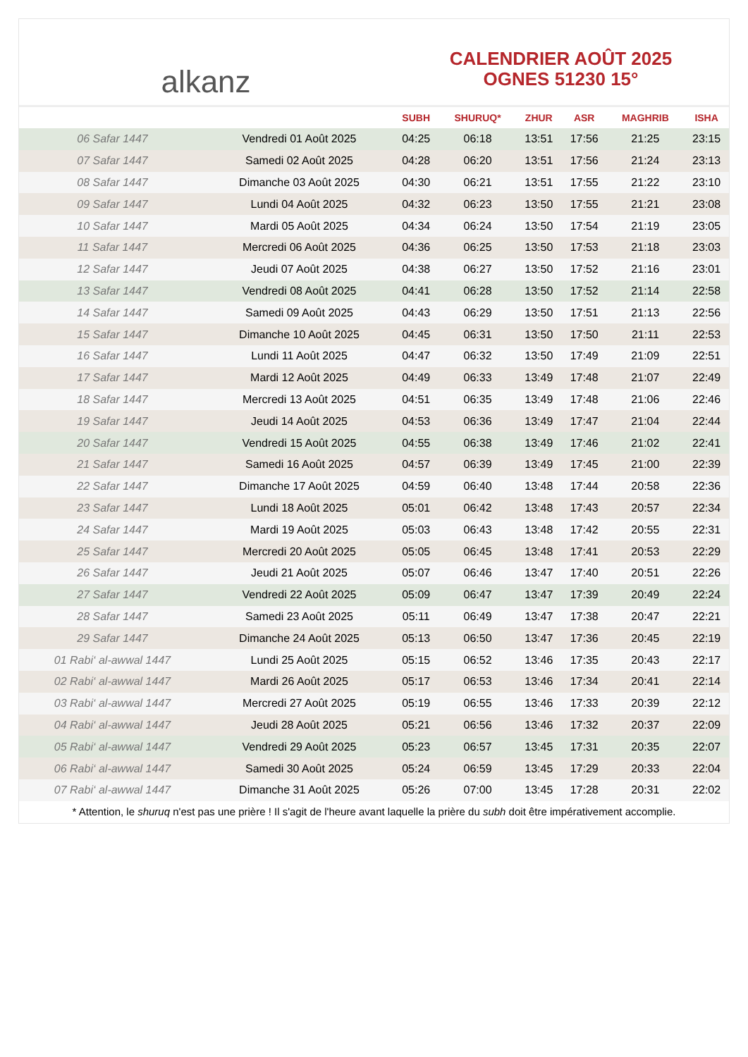alkanz
CALENDRIER AOÛT 2025
OGNES 51230 15°
| | | SUBH | SHURUQ* | ZHUR | ASR | MAGHRIB | ISHA |
| --- | --- | --- | --- | --- | --- | --- | --- |
| 06 Safar 1447 | Vendredi 01 Août 2025 | 04:25 | 06:18 | 13:51 | 17:56 | 21:25 | 23:15 |
| 07 Safar 1447 | Samedi 02 Août 2025 | 04:28 | 06:20 | 13:51 | 17:56 | 21:24 | 23:13 |
| 08 Safar 1447 | Dimanche 03 Août 2025 | 04:30 | 06:21 | 13:51 | 17:55 | 21:22 | 23:10 |
| 09 Safar 1447 | Lundi 04 Août 2025 | 04:32 | 06:23 | 13:50 | 17:55 | 21:21 | 23:08 |
| 10 Safar 1447 | Mardi 05 Août 2025 | 04:34 | 06:24 | 13:50 | 17:54 | 21:19 | 23:05 |
| 11 Safar 1447 | Mercredi 06 Août 2025 | 04:36 | 06:25 | 13:50 | 17:53 | 21:18 | 23:03 |
| 12 Safar 1447 | Jeudi 07 Août 2025 | 04:38 | 06:27 | 13:50 | 17:52 | 21:16 | 23:01 |
| 13 Safar 1447 | Vendredi 08 Août 2025 | 04:41 | 06:28 | 13:50 | 17:52 | 21:14 | 22:58 |
| 14 Safar 1447 | Samedi 09 Août 2025 | 04:43 | 06:29 | 13:50 | 17:51 | 21:13 | 22:56 |
| 15 Safar 1447 | Dimanche 10 Août 2025 | 04:45 | 06:31 | 13:50 | 17:50 | 21:11 | 22:53 |
| 16 Safar 1447 | Lundi 11 Août 2025 | 04:47 | 06:32 | 13:50 | 17:49 | 21:09 | 22:51 |
| 17 Safar 1447 | Mardi 12 Août 2025 | 04:49 | 06:33 | 13:49 | 17:48 | 21:07 | 22:49 |
| 18 Safar 1447 | Mercredi 13 Août 2025 | 04:51 | 06:35 | 13:49 | 17:48 | 21:06 | 22:46 |
| 19 Safar 1447 | Jeudi 14 Août 2025 | 04:53 | 06:36 | 13:49 | 17:47 | 21:04 | 22:44 |
| 20 Safar 1447 | Vendredi 15 Août 2025 | 04:55 | 06:38 | 13:49 | 17:46 | 21:02 | 22:41 |
| 21 Safar 1447 | Samedi 16 Août 2025 | 04:57 | 06:39 | 13:49 | 17:45 | 21:00 | 22:39 |
| 22 Safar 1447 | Dimanche 17 Août 2025 | 04:59 | 06:40 | 13:48 | 17:44 | 20:58 | 22:36 |
| 23 Safar 1447 | Lundi 18 Août 2025 | 05:01 | 06:42 | 13:48 | 17:43 | 20:57 | 22:34 |
| 24 Safar 1447 | Mardi 19 Août 2025 | 05:03 | 06:43 | 13:48 | 17:42 | 20:55 | 22:31 |
| 25 Safar 1447 | Mercredi 20 Août 2025 | 05:05 | 06:45 | 13:48 | 17:41 | 20:53 | 22:29 |
| 26 Safar 1447 | Jeudi 21 Août 2025 | 05:07 | 06:46 | 13:47 | 17:40 | 20:51 | 22:26 |
| 27 Safar 1447 | Vendredi 22 Août 2025 | 05:09 | 06:47 | 13:47 | 17:39 | 20:49 | 22:24 |
| 28 Safar 1447 | Samedi 23 Août 2025 | 05:11 | 06:49 | 13:47 | 17:38 | 20:47 | 22:21 |
| 29 Safar 1447 | Dimanche 24 Août 2025 | 05:13 | 06:50 | 13:47 | 17:36 | 20:45 | 22:19 |
| 01 Rabi‘ al-awwal 1447 | Lundi 25 Août 2025 | 05:15 | 06:52 | 13:46 | 17:35 | 20:43 | 22:17 |
| 02 Rabi‘ al-awwal 1447 | Mardi 26 Août 2025 | 05:17 | 06:53 | 13:46 | 17:34 | 20:41 | 22:14 |
| 03 Rabi‘ al-awwal 1447 | Mercredi 27 Août 2025 | 05:19 | 06:55 | 13:46 | 17:33 | 20:39 | 22:12 |
| 04 Rabi‘ al-awwal 1447 | Jeudi 28 Août 2025 | 05:21 | 06:56 | 13:46 | 17:32 | 20:37 | 22:09 |
| 05 Rabi‘ al-awwal 1447 | Vendredi 29 Août 2025 | 05:23 | 06:57 | 13:45 | 17:31 | 20:35 | 22:07 |
| 06 Rabi‘ al-awwal 1447 | Samedi 30 Août 2025 | 05:24 | 06:59 | 13:45 | 17:29 | 20:33 | 22:04 |
| 07 Rabi‘ al-awwal 1447 | Dimanche 31 Août 2025 | 05:26 | 07:00 | 13:45 | 17:28 | 20:31 | 22:02 |
* Attention, le shuruq n'est pas une prière ! Il s'agit de l'heure avant laquelle la prière du subh doit être impérativement accomplie.